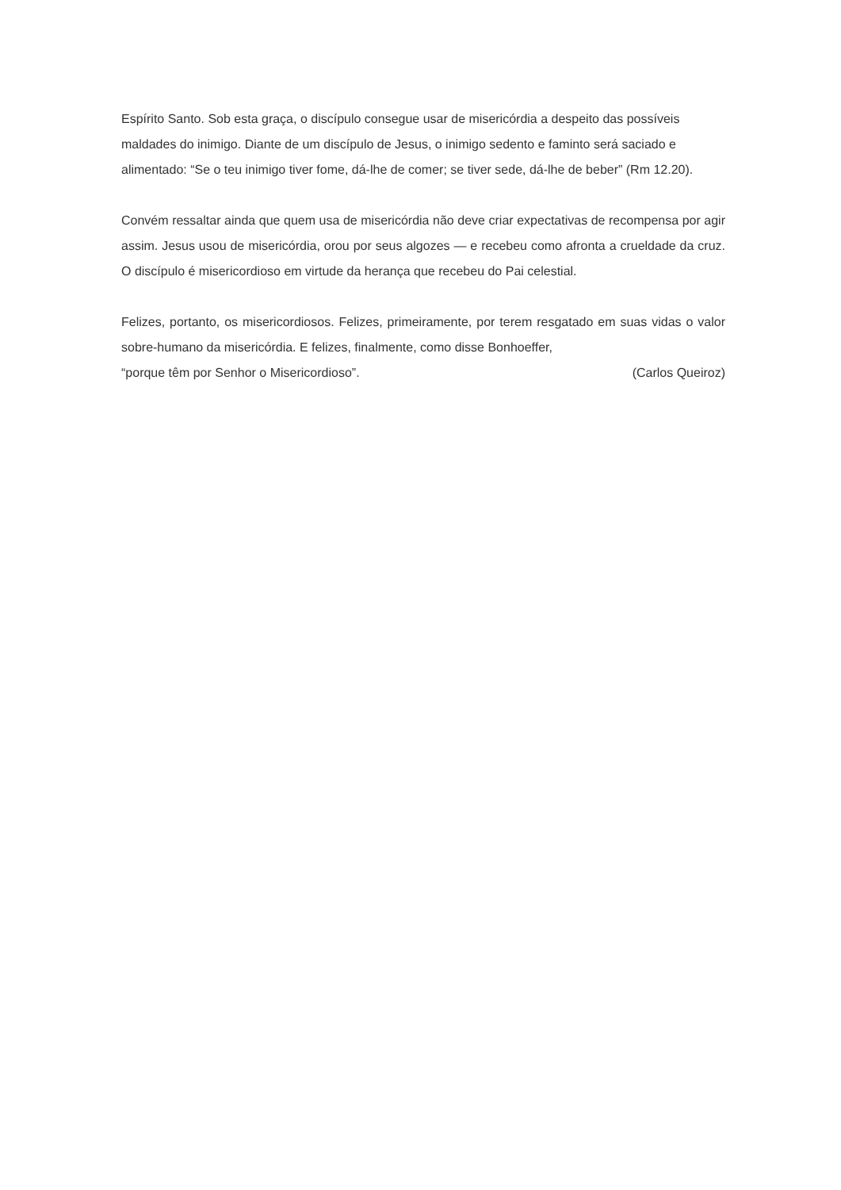Espírito Santo. Sob esta graça, o discípulo consegue usar de misericórdia a despeito das possíveis maldades do inimigo. Diante de um discípulo de Jesus, o inimigo sedento e faminto será saciado e alimentado: “Se o teu inimigo tiver fome, dá-lhe de comer; se tiver sede, dá-lhe de beber” (Rm 12.20).
Convém ressaltar ainda que quem usa de misericórdia não deve criar expectativas de recompensa por agir assim. Jesus usou de misericórdia, orou por seus algozes — e recebeu como afronta a crueldade da cruz. O discípulo é misericordioso em virtude da herança que recebeu do Pai celestial.
Felizes, portanto, os misericordiosos. Felizes, primeiramente, por terem resgatado em suas vidas o valor sobre-humano da misericórdia. E felizes, finalmente, como disse Bonhoeffer,
“porque têm por Senhor o Misericordioso”. (Carlos Queiroz)